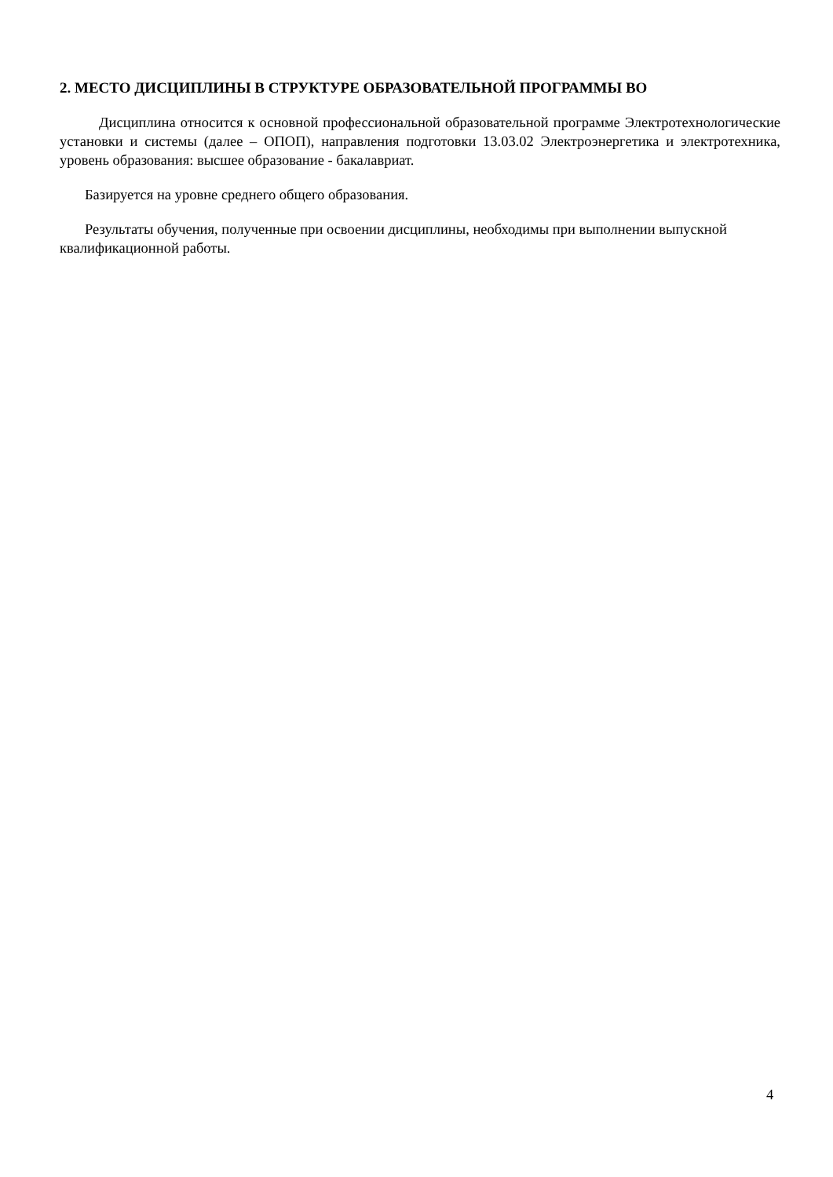2. МЕСТО ДИСЦИПЛИНЫ В СТРУКТУРЕ ОБРАЗОВАТЕЛЬНОЙ ПРОГРАММЫ ВО
Дисциплина относится к основной профессиональной образовательной программе Электротехнологические установки и системы (далее – ОПОП), направления подготовки 13.03.02 Электроэнергетика и электротехника, уровень образования: высшее образование - бакалавриат.
Базируется на уровне среднего общего образования.
Результаты обучения, полученные при освоении дисциплины, необходимы при выполнении выпускной квалификационной работы.
4